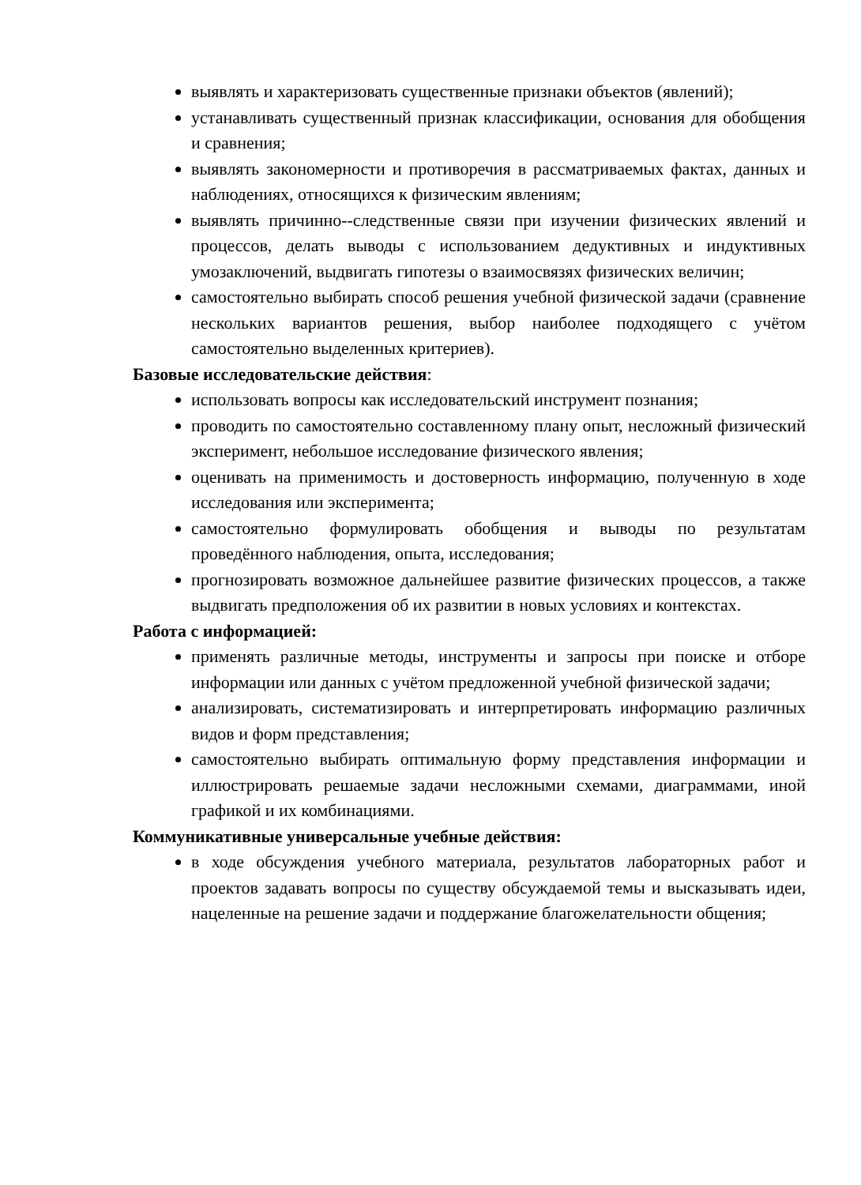выявлять и характеризовать существенные признаки объектов (явлений);
устанавливать существенный признак классификации, основания для обобщения и сравнения;
выявлять закономерности и противоречия в рассматриваемых фактах, данных и наблюдениях, относящихся к физическим явлениям;
выявлять причинно--следственные связи при изучении физических явлений и процессов, делать выводы с использованием дедуктивных и индуктивных умозаключений, выдвигать гипотезы о взаимосвязях физических величин;
самостоятельно выбирать способ решения учебной физической задачи (сравнение нескольких вариантов решения, выбор наиболее подходящего с учётом самостоятельно выделенных критериев).
Базовые исследовательские действия:
использовать вопросы как исследовательский инструмент познания;
проводить по самостоятельно составленному плану опыт, несложный физический эксперимент, небольшое исследование физического явления;
оценивать на применимость и достоверность информацию, полученную в ходе исследования или эксперимента;
самостоятельно формулировать обобщения и выводы по результатам проведённого наблюдения, опыта, исследования;
прогнозировать возможное дальнейшее развитие физических процессов, а также выдвигать предположения об их развитии в новых условиях и контекстах.
Работа с информацией:
применять различные методы, инструменты и запросы при поиске и отборе информации или данных с учётом предложенной учебной физической задачи;
анализировать, систематизировать и интерпретировать информацию различных видов и форм представления;
самостоятельно выбирать оптимальную форму представления информации и иллюстрировать решаемые задачи несложными схемами, диаграммами, иной графикой и их комбинациями.
Коммуникативные универсальные учебные действия:
в ходе обсуждения учебного материала, результатов лабораторных работ и проектов задавать вопросы по существу обсуждаемой темы и высказывать идеи, нацеленные на решение задачи и поддержание благожелательности общения;